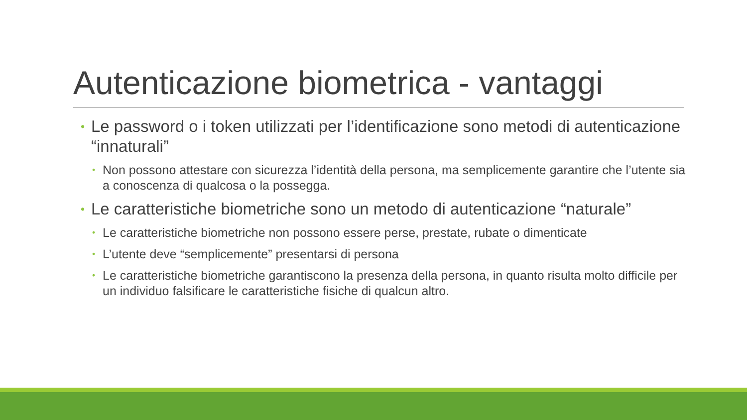Autenticazione biometrica - vantaggi
• Le password o i token utilizzati per l’identificazione sono metodi di autenticazione “innaturali”
• Non possono attestare con sicurezza l’identità della persona, ma semplicemente garantire che l’utente sia a conoscenza di qualcosa o la possegga.
• Le caratteristiche biometriche sono un metodo di autenticazione “naturale”
• Le caratteristiche biometriche non possono essere perse, prestate, rubate o dimenticate
• L’utente deve “semplicemente” presentarsi di persona
• Le caratteristiche biometriche garantiscono la presenza della persona, in quanto risulta molto difficile per un individuo falsificare le caratteristiche fisiche di qualcun altro.